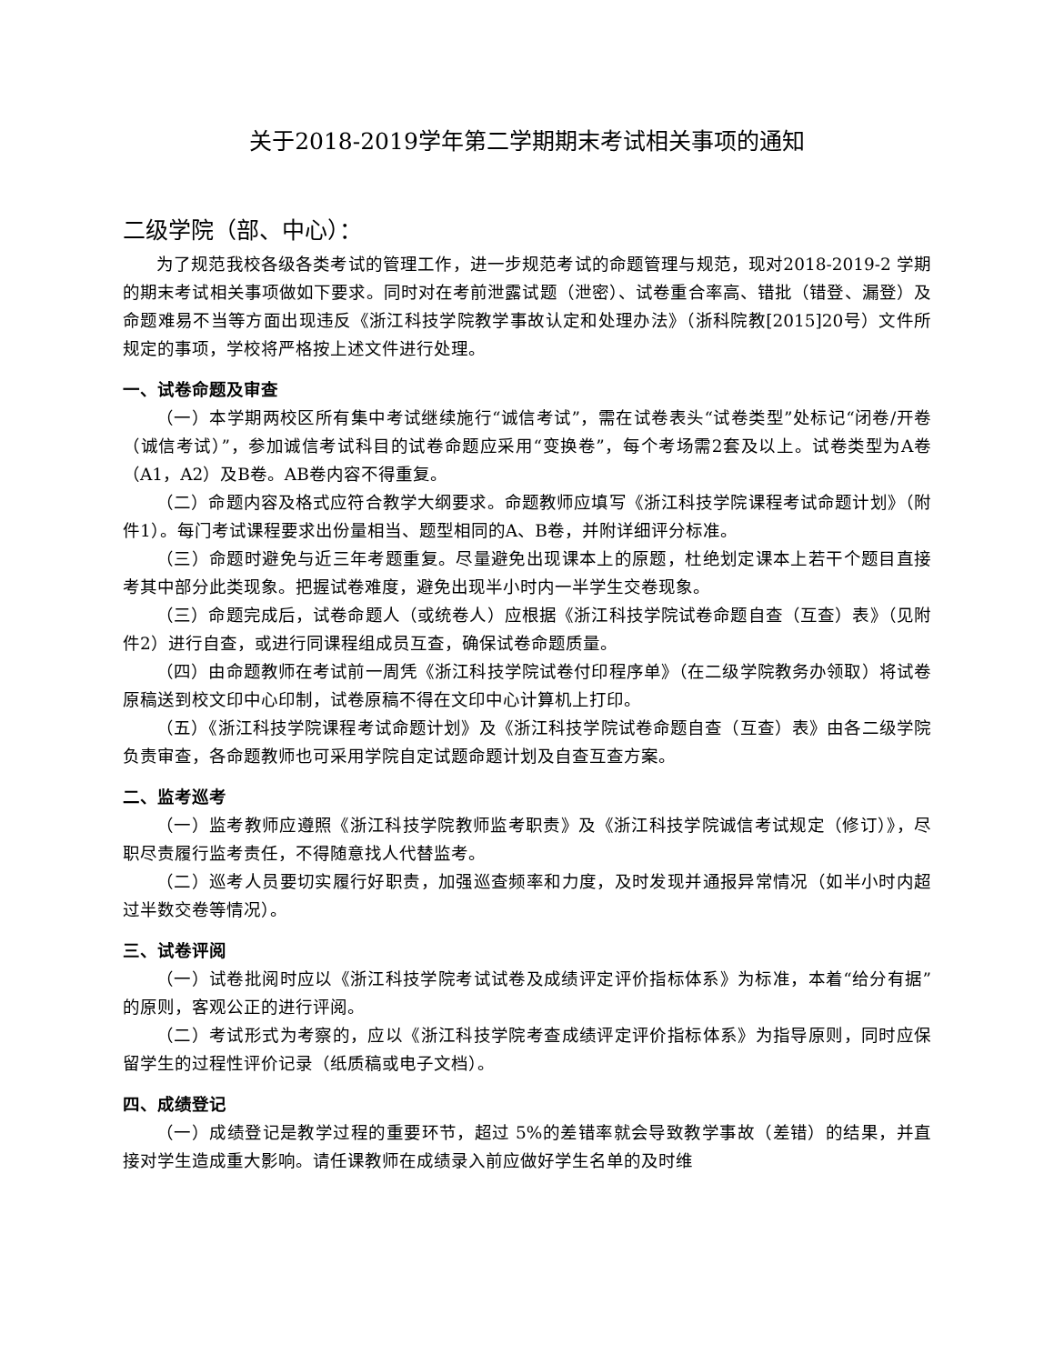关于2018-2019学年第二学期期末考试相关事项的通知
二级学院（部、中心）：
为了规范我校各级各类考试的管理工作，进一步规范考试的命题管理与规范，现对2018-2019-2 学期的期末考试相关事项做如下要求。同时对在考前泄露试题（泄密）、试卷重合率高、错批（错登、漏登）及命题难易不当等方面出现违反《浙江科技学院教学事故认定和处理办法》（浙科院教[2015]20号）文件所规定的事项，学校将严格按上述文件进行处理。
一、试卷命题及审查
（一）本学期两校区所有集中考试继续施行“诚信考试”，需在试卷表头“试卷类型”处标记“闭卷/开卷（诚信考试）”，参加诚信考试科目的试卷命题应采用“变换卷”，每个考场需2套及以上。试卷类型为A卷（A1，A2）及B卷。AB卷内容不得重复。
（二）命题内容及格式应符合教学大纲要求。命题教师应填写《浙江科技学院课程考试命题计划》（附件1）。每门考试课程要求出份量相当、题型相同的A、B卷，并附详细评分标准。
（三）命题时避免与近三年考题重复。尽量避免出现课本上的原题，杜绝划定课本上若干个题目直接考其中部分此类现象。把握试卷难度，避免出现半小时内一半学生交卷现象。
（三）命题完成后，试卷命题人（或统卷人）应根据《浙江科技学院试卷命题自查（互查）表》（见附件2）进行自查，或进行同课程组成员互查，确保试卷命题质量。
（四）由命题教师在考试前一周凭《浙江科技学院试卷付印程序单》（在二级学院教务办领取）将试卷原稿送到校文印中心印制，试卷原稿不得在文印中心计算机上打印。
（五）《浙江科技学院课程考试命题计划》及《浙江科技学院试卷命题自查（互查）表》由各二级学院负责审查，各命题教师也可采用学院自定试题命题计划及自查互查方案。
二、监考巡考
（一）监考教师应遵照《浙江科技学院教师监考职责》及《浙江科技学院诚信考试规定（修订）》，尽职尽责履行监考责任，不得随意找人代替监考。
（二）巡考人员要切实履行好职责，加强巡查频率和力度，及时发现并通报异常情况（如半小时内超过半数交卷等情况）。
三、试卷评阅
（一）试卷批阅时应以《浙江科技学院考试试卷及成绩评定评价指标体系》为标准，本着“给分有据”的原则，客观公正的进行评阅。
（二）考试形式为考察的，应以《浙江科技学院考查成绩评定评价指标体系》为指导原则，同时应保留学生的过程性评价记录（纸质稿或电子文档）。
四、成绩登记
（一）成绩登记是教学过程的重要环节，超过 5%的差错率就会导致教学事故（差错）的结果，并直接对学生造成重大影响。请任课教师在成绩录入前应做好学生名单的及时维